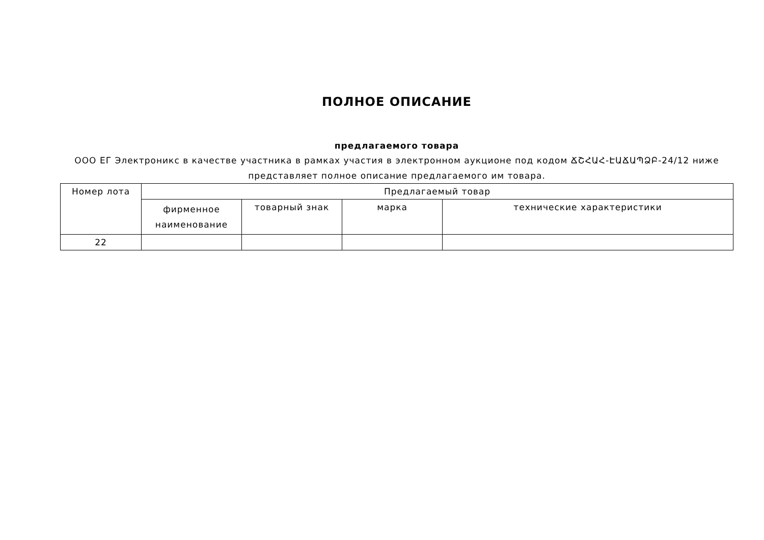ПОЛНОЕ ОПИСАНИЕ
предлагаемого товара
ООО ЕГ Электроникс в качестве участника в рамках участия в электронном аукционе под кодом ՃՇՀԱՀ-ԷԱՃԱՊՁԲ-24/12 ниже представляет полное описание предлагаемого им товара.
| Номер лота | Предлагаемый товар | | | |
| --- | --- | --- | --- | --- |
| | фирменное наименование | товарный знак | марка | технические характеристики |
| 22 | | | | |